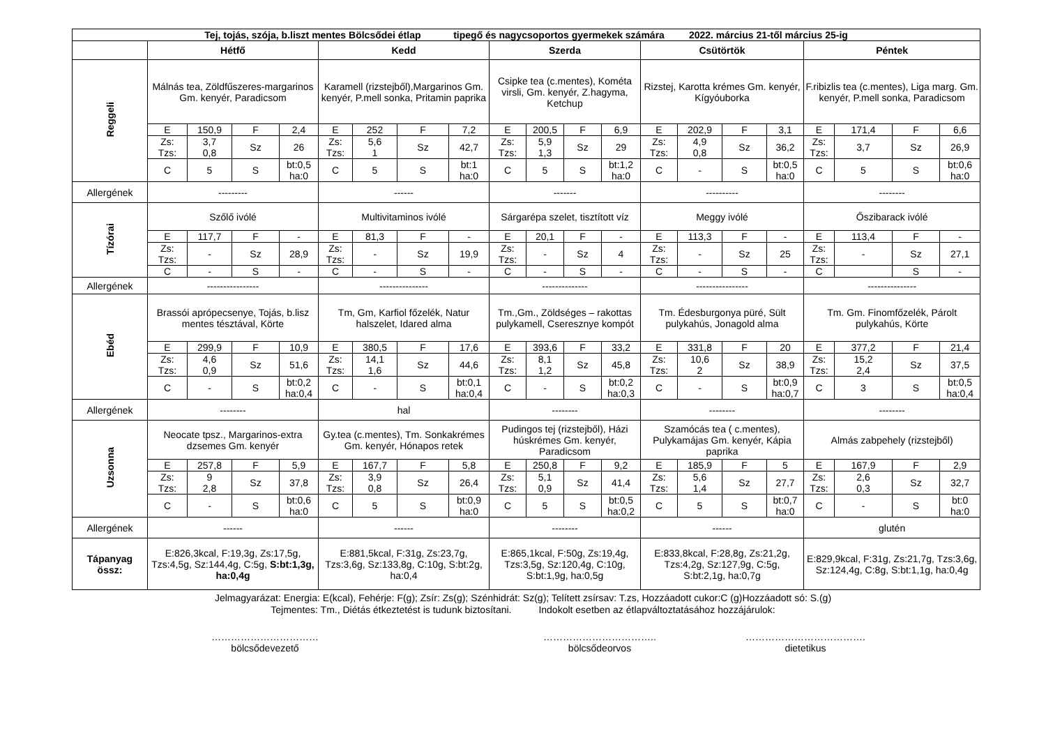| Tej, tojás, szója, b.liszt mentes Bölcsődei étlap tipegő és nagycsoportos gyermekek számára 2022. március 21-től március 25-ig | | | | | | | | | | | | | | | | | | | | |
| --- | --- | --- | --- | --- | --- | --- | --- | --- | --- | --- | --- | --- | --- | --- | --- | --- | --- | --- | --- | --- |
| | Hétfő | | | | Kedd | | | | Szerda | | | | Csütörtök | | | | Péntek | | | |
| Reggeli | Málnás tea, Zöldfűszeres-margarinos Gm. kenyér, Paradicsom | | | | Karamell (rizstejből),Margarinos Gm. kenyér, P.mell sonka, Pritamin paprika | | | | Csipke tea (c.mentes), Kométa virsli, Gm. kenyér, Z.hagyma, Ketchup | | | | Rizstej, Karotta krémes Gm. kenyér, Kígyóuborka | | | | F.ribizlis tea (c.mentes), Liga marg. Gm. kenyér, P.mell sonka, Paradicsom | | | |
| | E | 150,9 | F | 2,4 | E | 252 | F | 7,2 | E | 200,5 | F | 6,9 | E | 202,9 | F | 3,1 | E | 171,4 | F | 6,6 |
| | Zs: Tzs: | 3,7 0,8 | Sz | 26 | Zs: Tzs: | 5,6 1 | Sz | 42,7 | Zs: Tzs: | 5,9 1,3 | Sz | 29 | Zs: Tzs: | 4,9 0,8 | Sz | 36,2 | Zs: Tzs: | 3,7 | Sz | 26,9 |
| | C | 5 | S | bt:0,5 ha:0 | C | 5 | S | bt:1 ha:0 | C | 5 | S | bt:1,2 ha:0 | C | - | S | bt:0,5 ha:0 | C | 5 | S | bt:0,6 ha:0 |
| Allergének | --------- | | | | ------ | | | | ------- | | | | ---------- | | | | -------- | | | |
| Tízórai | Szőlő ivólé | | | | Multivitaminos ivólé | | | | Sárgarépa szelet, tisztított víz | | | | Meggy ivólé | | | | Őszibarack ivólé | | | |
| | E | 117,7 | F | - | E | 81,3 | F | - | E | 20,1 | F | - | E | 113,3 | F | - | E | 113,4 | F | - |
| | Zs: Tzs: | - | Sz | 28,9 | Zs: Tzs: | - | Sz | 19,9 | Zs: Tzs: | - | Sz | 4 | Zs: Tzs: | - | Sz | 25 | Zs: Tzs: | - | Sz | 27,1 |
| | C | - | S | - | C | - | S | - | C | - | S | - | C | - | S | - | C | | S | - |
| Allergének | ---------------- | | | | --------------- | | | | -------------- | | | | ---------------- | | | | --------------- | | | |
| Ebéd | Brassói aprópecsenye, Tojás, b.lisz mentes tésztával, Körte | | | | Tm, Gm, Karfiol főzelék, Natur halszelet, Idared alma | | | | Tm.,Gm., Zöldséges – rakottas pulykamell, Cseresznye kompót | | | | Tm. Édesburgonya püré, Sült pulykahús, Jonagold alma | | | | Tm. Gm. Finomfőzelék, Párolt pulykahús, Körte | | | |
| | E | 299,9 | F | 10,9 | E | 380,5 | F | 17,6 | E | 393,6 | F | 33,2 | E | 331,8 | F | 20 | E | 377,2 | F | 21,4 |
| | Zs: Tzs: | 4,6 0,9 | Sz | 51,6 | Zs: Tzs: | 14,1 1,6 | Sz | 44,6 | Zs: Tzs: | 8,1 1,2 | Sz | 45,8 | Zs: Tzs: | 10,6 2 | Sz | 38,9 | Zs: Tzs: | 15,2 2,4 | Sz | 37,5 |
| | C | - | S | bt:0,2 ha:0,4 | C | - | S | bt:0,1 ha:0,4 | C | - | S | bt:0,2 ha:0,3 | C | - | S | bt:0,9 ha:0,7 | C | 3 | S | bt:0,5 ha:0,4 |
| Allergének | -------- | | | | hal | | | | -------- | | | | -------- | | | | -------- | | | |
| Uzsonna | Neocate tpsz., Margarinos-extra dzsemes Gm. kenyér | | | | Gy.tea (c.mentes), Tm. Sonkakrémes Gm. kenyér, Hónapos retek | | | | Pudingos tej (rizstejből), Házi húskrémes Gm. kenyér, Paradicsom | | | | Szamócás tea ( c.mentes), Pulykamájas Gm. kenyér, Kápia paprika | | | | Almás zabpehely (rizstejből) | | | |
| | E | 257,8 | F | 5,9 | E | 167,7 | F | 5,8 | E | 250,8 | F | 9,2 | E | 185,9 | F | 5 | E | 167,9 | F | 2,9 |
| | Zs: Tzs: | 9 2,8 | Sz | 37,8 | Zs: Tzs: | 3,9 0,8 | Sz | 26,4 | Zs: Tzs: | 5,1 0,9 | Sz | 41,4 | Zs: Tzs: | 5,6 1,4 | Sz | 27,7 | Zs: Tzs: | 2,6 0,3 | Sz | 32,7 |
| | C | - | S | bt:0,6 ha:0 | C | 5 | S | bt:0,9 ha:0 | C | 5 | S | bt:0,5 ha:0,2 | C | 5 | S | bt:0,7 ha:0 | C | - | S | bt:0 ha:0 |
| Allergének | ------ | | | | ------ | | | | -------- | | | | ------ | | | | glutén | | | |
| Tápanyag össz: | E:826,3kcal, F:19,3g, Zs:17,5g, Tzs:4,5g, Sz:144,4g, C:5g, S:bt:1,3g, ha:0,4g | | | | E:881,5kcal, F:31g, Zs:23,7g, Tzs:3,6g, Sz:133,8g, C:10g, S:bt:2g, ha:0,4 | | | | E:865,1kcal, F:50g, Zs:19,4g, Tzs:3,5g, Sz:120,4g, C:10g, S:bt:1,9g, ha:0,5g | | | | E:833,8kcal, F:28,8g, Zs:21,2g, Tzs:4,2g, Sz:127,9g, C:5g, S:bt:2,1g, ha:0,7g | | | | E:829,9kcal, F:31g, Zs:21,7g, Tzs:3,6g, Sz:124,4g, C:8g, S:bt:1,1g, ha:0,4g | | | |
Jelmagyarázat: Energia: E(kcal), Fehérje: F(g); Zsír: Zs(g); Szénhidrát: Sz(g); Telített zsírsav: T.zs, Hozzáadott cukor:C (g)Hozzáadott só: S.(g)
Tejmentes: Tm., Diétás étkeztetést is tudunk biztosítani. Indokolt esetben az étlapváltoztatásához hozzájárulok:
……………………………
bölcsődevezető
……………………………..
bölcsődeorvos
……………………………….
dietetikus